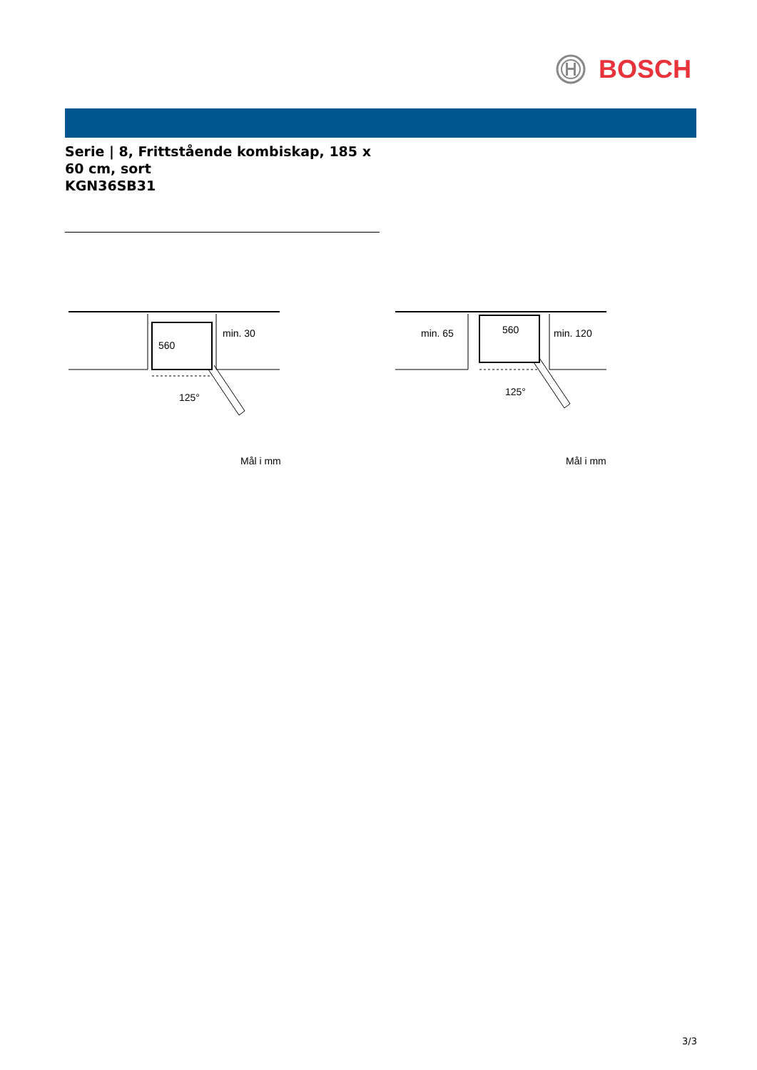BOSCH
Serie | 8, Frittstående kombiskap, 185 x 60 cm, sort
KGN36SB31
560
min. 30
125°
Mål i mm
560
min. 65
min. 120
125°
Mål i mm
3/3